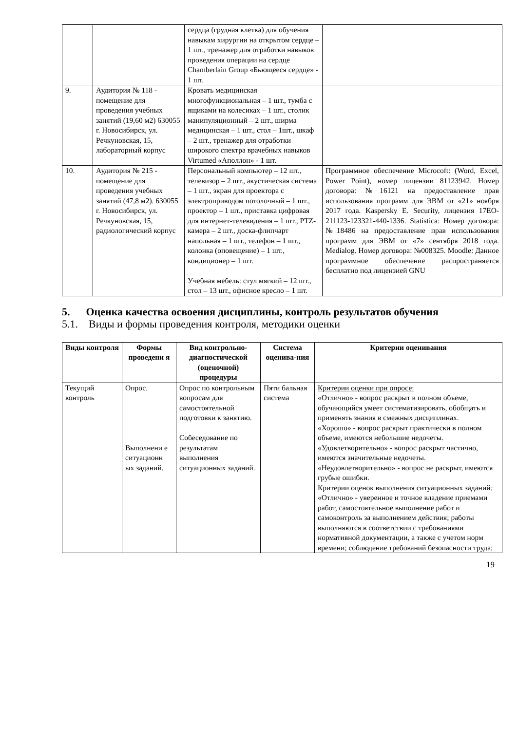| | | сердца (грудная клетка) для обучения навыкам хирургии на открытом сердце – 1 шт., тренажер для отработки навыков проведения операции на сердце Chamberlain Group «Бьющееся сердце» - 1 шт. | |
| 9. | Аудитория № 118 - помещение для проведения учебных занятий (19,60 м2) 630055 г. Новосибирск, ул. Речкуновская, 15, лабораторный корпус | Кровать медицинская многофункциональная – 1 шт., тумба с ящиками на колесиках – 1 шт., столик манипуляционный – 2 шт., ширма медицинская – 1 шт., стол – 1шт., шкаф – 2 шт., тренажер для отработки широкого спектра врачебных навыков Virtumed «Аполлон» - 1 шт. | |
| 10. | Аудитория № 215 - помещение для проведения учебных занятий (47,8 м2). 630055 г. Новосибирск, ул. Речкуновская, 15, радиологический корпус | Персональный компьютер – 12 шт., телевизор – 2 шт., акустическая система – 1 шт., экран для проектора с электроприводом потолочный – 1 шт., проектор – 1 шт., приставка цифровая для интернет-телевидения – 1 шт., PTZ-камера – 2 шт., доска-флипчарт напольная – 1 шт., телефон – 1 шт., колонка (оповещение) – 1 шт., кондиционер – 1 шт. Учебная мебель: стул мягкий – 12 шт., стол – 13 шт., офисное кресло – 1 шт. | Программное обеспечение Microcoft: (Word, Excel, Power Point), номер лицензии 81123942. Номер договора: №16121 на предоставление прав использования программ для ЭВМ от «21» ноября 2017 года. Kaspersky E. Security, лицензия 17EO-211123-123321-440-1336. Statistica: Номер договора: №18486 на предоставление прав использования программ для ЭВМ от «7» сентября 2018 года. Medialog. Номер договора: №008325. Moodle: Данное программное обеспечение распространяется бесплатно под лицензией GNU |
5. Оценка качества освоения дисциплины, контроль результатов обучения
5.1. Виды и формы проведения контроля, методики оценки
| Виды контроля | Формы проведени я | Вид контрольно-диагностической (оценочной) процедуры | Система оценива-ния | Критерии оценивания |
| --- | --- | --- | --- | --- |
| Текущий контроль | Опрос. Выполнени е ситуационн ых заданий. | Опрос по контрольным вопросам для самостоятельной подготовки к занятию. Собеседование по результатам выполнения ситуационных заданий. | Пяти бальная система | Критерии оценки при опросе: «Отлично» - вопрос раскрыт в полном объеме, обучающийся умеет систематизировать, обобщать и применять знания в смежных дисциплинах. «Хорошо» - вопрос раскрыт практически в полном объеме, имеются небольшие недочеты. «Удовлетворительно» - вопрос раскрыт частично, имеются значительные недочеты. «Неудовлетворительно» - вопрос не раскрыт, имеются грубые ошибки. Критерии оценок выполнения ситуационных заданий : «Отлично» - уверенное и точное владение приемами работ, самостоятельное выполнение работ и самоконтроль за выполнением действия; работы выполняются в соответствии с требованиями нормативной документации, а также с учетом норм времени; соблюдение требований безопасности труда; |
19